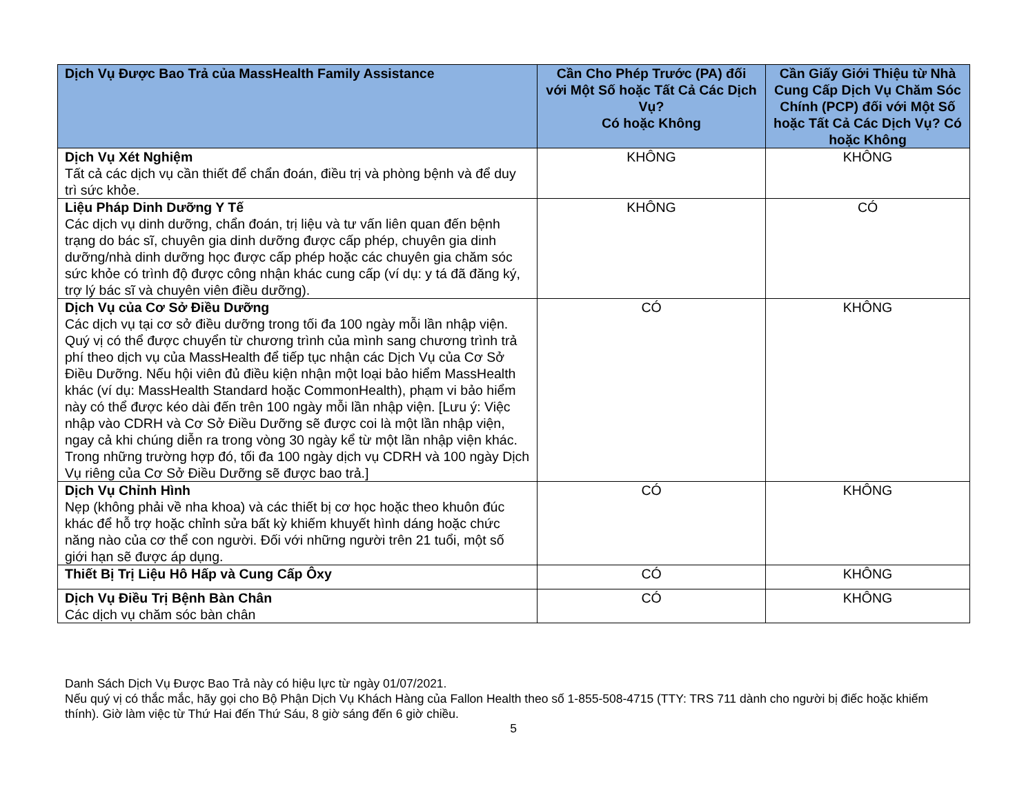| Dịch Vụ Được Bao Trả của MassHealth Family Assistance | Cần Cho Phép Trước (PA) đối với Một Số hoặc Tất Cả Các Dịch Vụ? Có hoặc Không | Cần Giấy Giới Thiệu từ Nhà Cung Cấp Dịch Vụ Chăm Sóc Chính (PCP) đối với Một Số hoặc Tất Cả Các Dịch Vụ? Có hoặc Không |
| --- | --- | --- |
| Dịch Vụ Xét Nghiệm Tất cả các dịch vụ cần thiết để chẩn đoán, điều trị và phòng bệnh và để duy trì sức khỏe. | KHÔNG | KHÔNG |
| Liệu Pháp Dinh Dưỡng Y Tế Các dịch vụ dinh dưỡng, chẩn đoán, trị liệu và tư vấn liên quan đến bệnh trạng do bác sĩ, chuyên gia dinh dưỡng được cấp phép, chuyên gia dinh dưỡng/nhà dinh dưỡng học được cấp phép hoặc các chuyên gia chăm sóc sức khỏe có trình độ được công nhận khác cung cấp (ví dụ: y tá đã đăng ký, trợ lý bác sĩ và chuyên viên điều dưỡng). | KHÔNG | CÓ |
| Dịch Vụ của Cơ Sở Điều Dưỡng Các dịch vụ tại cơ sở điều dưỡng trong tối đa 100 ngày mỗi lần nhập viện. Quý vị có thể được chuyển từ chương trình của mình sang chương trình trả phí theo dịch vụ của MassHealth để tiếp tục nhận các Dịch Vụ của Cơ Sở Điều Dưỡng. Nếu hội viên đủ điều kiện nhận một loại bảo hiểm MassHealth khác (ví dụ: MassHealth Standard hoặc CommonHealth), phạm vi bảo hiểm này có thể được kéo dài đến trên 100 ngày mỗi lần nhập viện. [Lưu ý: Việc nhập vào CDRH và Cơ Sở Điều Dưỡng sẽ được coi là một lần nhập viện, ngay cả khi chúng diễn ra trong vòng 30 ngày kể từ một lần nhập viện khác. Trong những trường hợp đó, tối đa 100 ngày dịch vụ CDRH và 100 ngày Dịch Vụ riêng của Cơ Sở Điều Dưỡng sẽ được bao trả.] | CÓ | KHÔNG |
| Dịch Vụ Chỉnh Hình Nẹp (không phải về nha khoa) và các thiết bị cơ học hoặc theo khuôn đúc khác để hỗ trợ hoặc chỉnh sửa bất kỳ khiếm khuyết hình dáng hoặc chức năng nào của cơ thể con người. Đối với những người trên 21 tuổi, một số giới hạn sẽ được áp dụng. | CÓ | KHÔNG |
| Thiết Bị Trị Liệu Hô Hấp và Cung Cấp Ôxy | CÓ | KHÔNG |
| Dịch Vụ Điều Trị Bệnh Bàn Chân Các dịch vụ chăm sóc bàn chân | CÓ | KHÔNG |
Danh Sách Dịch Vụ Được Bao Trả này có hiệu lực từ ngày 01/07/2021.
Nếu quý vị có thắc mắc, hãy gọi cho Bộ Phận Dịch Vụ Khách Hàng của Fallon Health theo số 1-855-508-4715 (TTY: TRS 711 dành cho người bị điếc hoặc khiếm thính). Giờ làm việc từ Thứ Hai đến Thứ Sáu, 8 giờ sáng đến 6 giờ chiều.
5